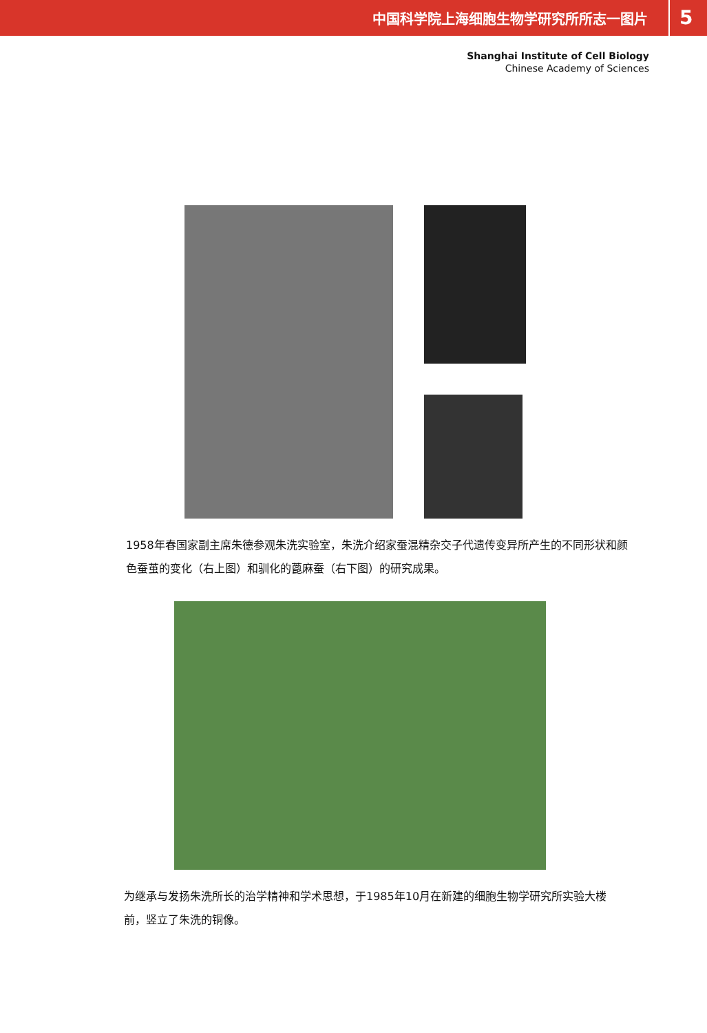中国科学院上海细胞生物学研究所所志一图片 5
Shanghai Institute of Cell Biology
Chinese Academy of Sciences
1958年春国家副主席朱德参观朱洗实验室，朱洗介绍家蚕混精杂交子代遗传变异所产生的不同形状和颜色蚕茧的变化（右上图）和驯化的蓖麻蚕（右下图）的研究成果。
为继承与发扬朱洗所长的治学精神和学术思想，于1985年10月在新建的细胞生物学研究所实验大楼前，竖立了朱洗的铜像。